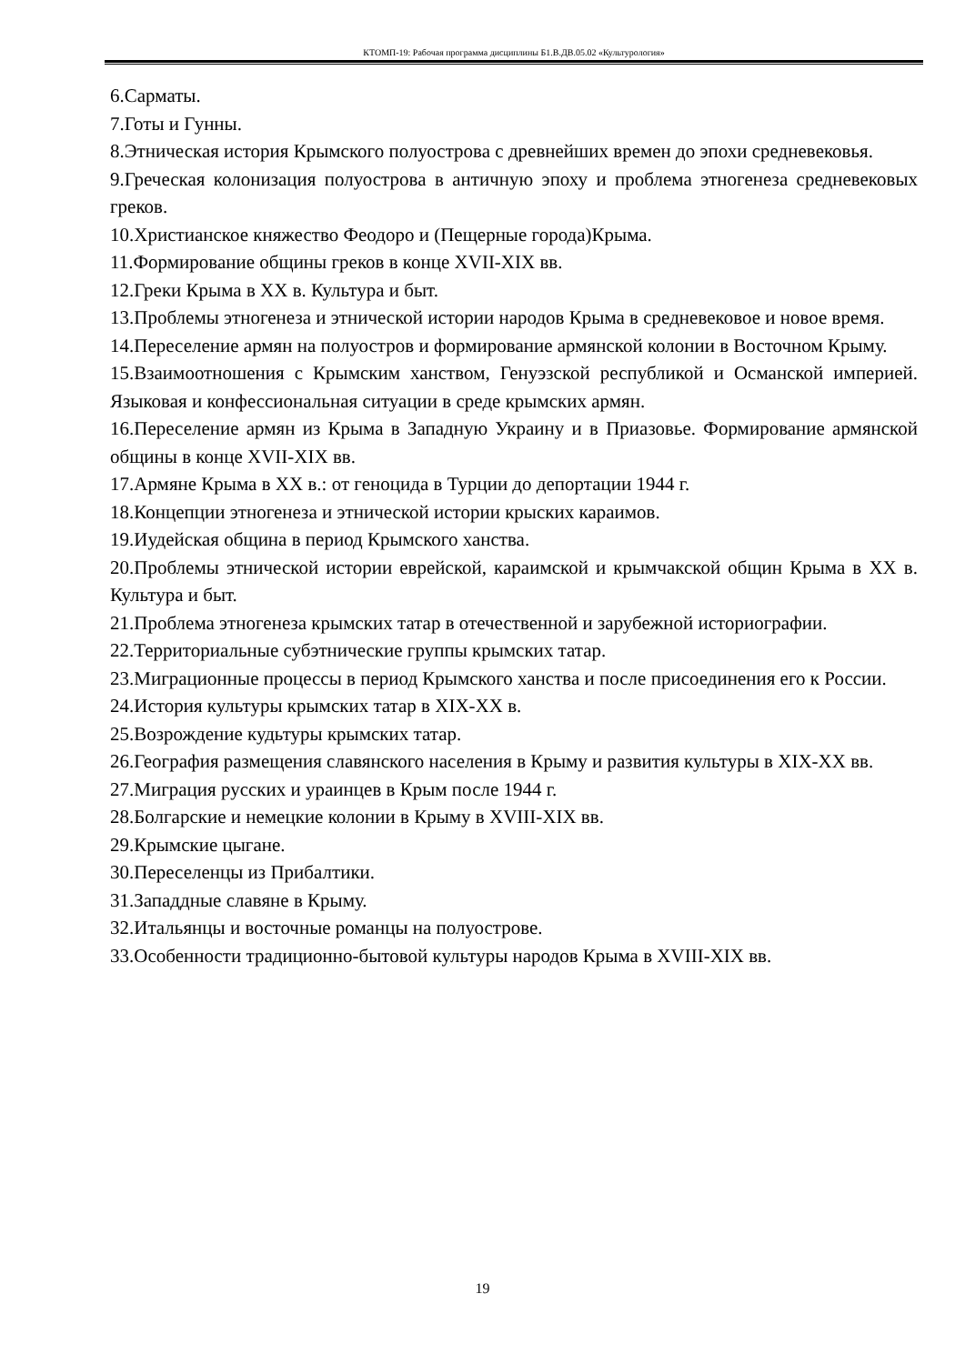КТОМП-19: Рабочая программа дисциплины Б1.В.ДВ.05.02 «Культурология»
6.Сарматы.
7.Готы и Гунны.
8.Этническая история Крымского полуострова с древнейших времен до эпохи средневековья.
9.Греческая колонизация полуострова в античную эпоху и проблема этногенеза средневековых греков.
10.Христианское княжество Феодоро и (Пещерные города)Крыма.
11.Формирование общины греков в конце XVII-XIX вв.
12.Греки Крыма в XX в. Культура и быт.
13.Проблемы этногенеза и этнической истории народов Крыма в средневековое и новое время.
14.Переселение армян на полуостров и формирование армянской колонии в Восточном Крыму.
15.Взаимоотношения с Крымским ханством, Генуэзской республикой и Османской империей. Языковая и конфессиональная ситуации в среде крымских армян.
16.Переселение армян из Крыма в Западную Украину и в Приазовье. Формирование армянской общины в конце XVII-XIX вв.
17.Армяне Крыма в XX в.: от геноцида в Турции до депортации 1944 г.
18.Концепции этногенеза и этнической истории крыских караимов.
19.Иудейская община в период Крымского ханства.
20.Проблемы этнической истории еврейской, караимской и крымчакской общин Крыма в XX в. Культура и быт.
21.Проблема этногенеза крымских татар в отечественной и зарубежной историографии.
22.Территориальные субэтнические группы крымских татар.
23.Миграционные процессы в период Крымского ханства и после присоединения его к России.
24.История культуры крымских татар в XIX-XX в.
25.Возрождение кудьтуры крымских татар.
26.География размещения славянского населения в Крыму и развития культуры в XIX-XX вв.
27.Миграция русских и ураинцев в Крым после 1944 г.
28.Болгарские и немецкие колонии в Крыму в XVIII-XIX вв.
29.Крымские цыгане.
30.Переселенцы из Прибалтики.
31.Западдные славяне в Крыму.
32.Итальянцы и восточные романцы на полуострове.
33.Особенности традиционно-бытовой культуры народов Крыма в XVIII-XIX вв.
19